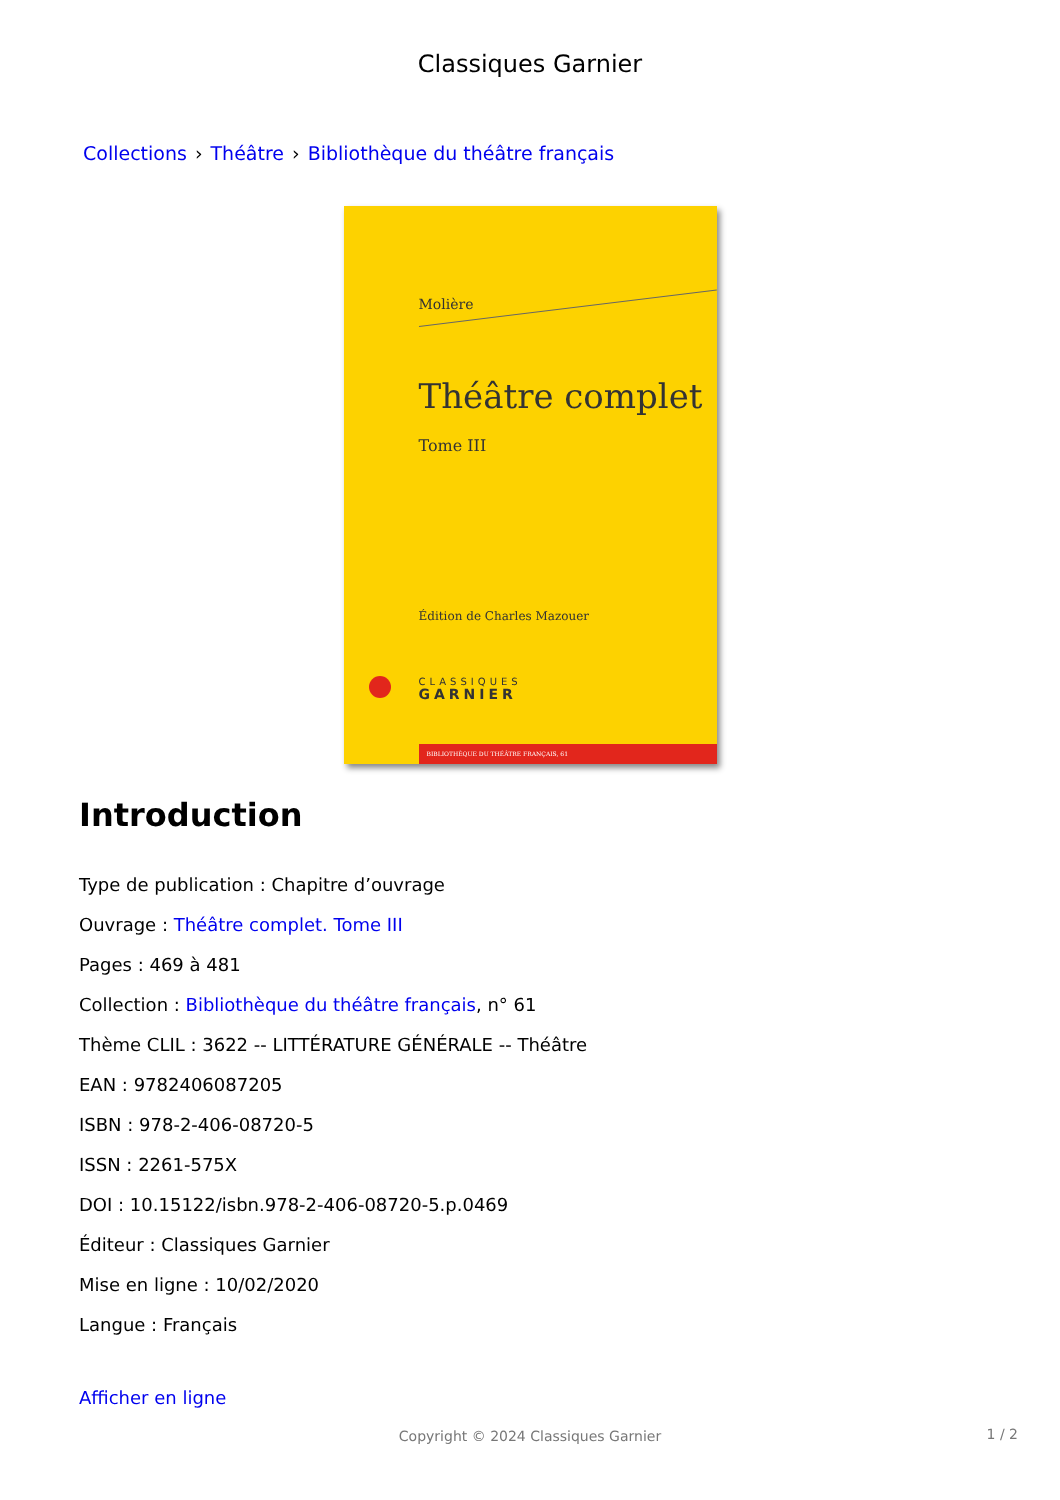Classiques Garnier
Collections › Théâtre › Bibliothèque du théâtre français
Molière
Théâtre complet
Tome III
Édition de Charles Mazouer
CLASSIQUES
GARNIER
BIBLIOTHÈQUE DU THÉÂTRE FRANÇAIS, 61
Introduction
Type de publication : Chapitre d’ouvrage
Ouvrage : Théâtre complet. Tome III
Pages : 469 à 481
Collection : Bibliothèque du théâtre français, n° 61
Thème CLIL : 3622 -- LITTÉRATURE GÉNÉRALE -- Théâtre
EAN : 9782406087205
ISBN : 978-2-406-08720-5
ISSN : 2261-575X
DOI : 10.15122/isbn.978-2-406-08720-5.p.0469
Éditeur : Classiques Garnier
Mise en ligne : 10/02/2020
Langue : Français
Afficher en ligne
Copyright © 2024 Classiques Garnier
1 / 2